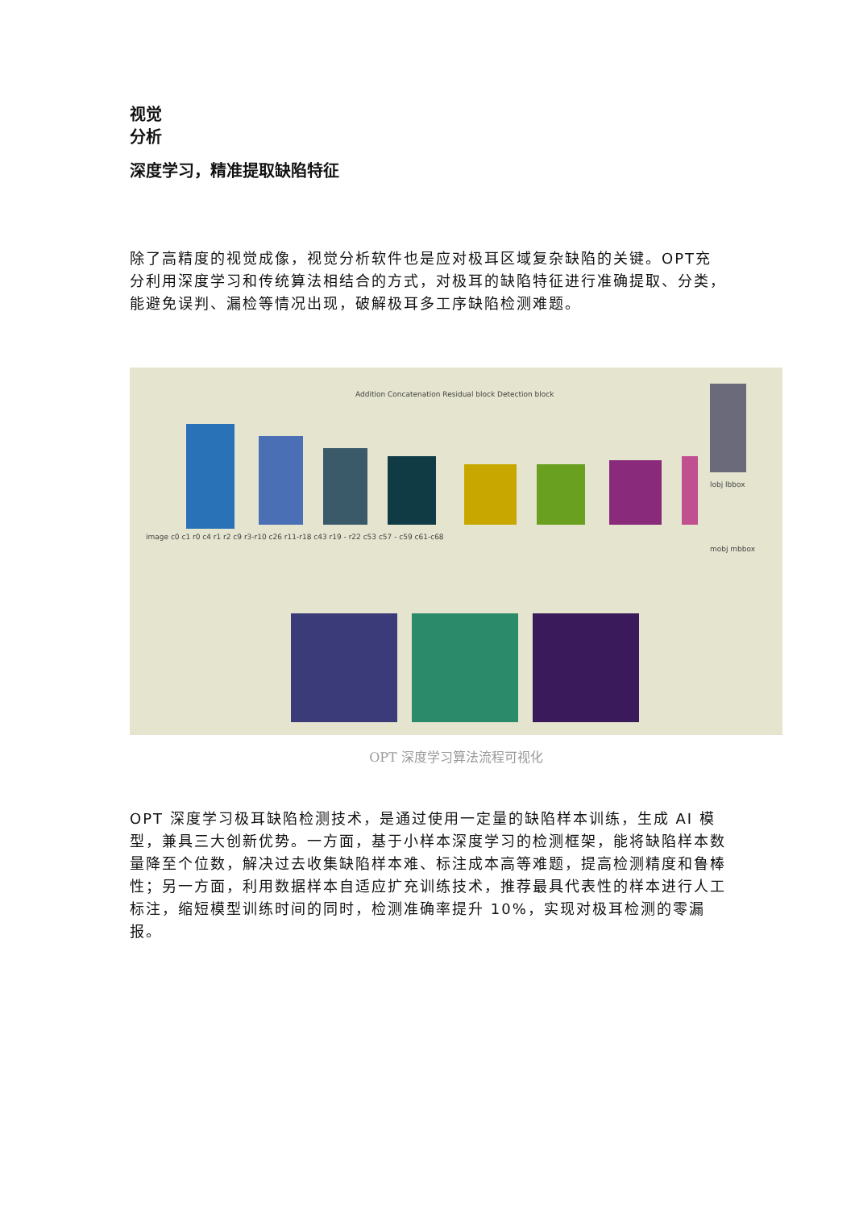视觉
分析
深度学习，精准提取缺陷特征
除了高精度的视觉成像，视觉分析软件也是应对极耳区域复杂缺陷的关键。OPT充分利用深度学习和传统算法相结合的方式，对极耳的缺陷特征进行准确提取、分类，能避免误判、漏检等情况出现，破解极耳多工序缺陷检测难题。
Addition Concatenation Residual block Detection block
image c0 c1 r0 c4 r1 r2 c9 r3-r10 c26 r11-r18 c43 r19 - r22 c53 c57 - c59 c61-c68
lobj lbbox
mobj mbbox
OPT 深度学习算法流程可视化
OPT 深度学习极耳缺陷检测技术，是通过使用一定量的缺陷样本训练，生成 AI 模型，兼具三大创新优势。一方面，基于小样本深度学习的检测框架，能将缺陷样本数量降至个位数，解决过去收集缺陷样本难、标注成本高等难题，提高检测精度和鲁棒性；另一方面，利用数据样本自适应扩充训练技术，推荐最具代表性的样本进行人工标注，缩短模型训练时间的同时，检测准确率提升 10%，实现对极耳检测的零漏报。